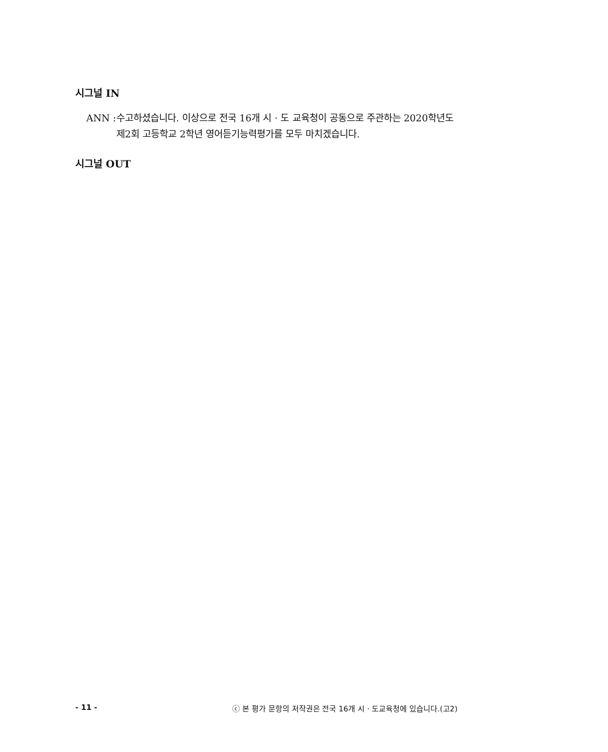시그널 IN
ANN : 수고하셨습니다. 이상으로 전국 16개 시 · 도 교육청이 공동으로 주관하는 2020학년도 제2회 고등학교 2학년 영어듣기능력평가를 모두 마치겠습니다.
시그널 OUT
- 11 - ⓒ 본 평가 문항의 저작권은 전국 16개 시 · 도교육청에 있습니다.(고2)